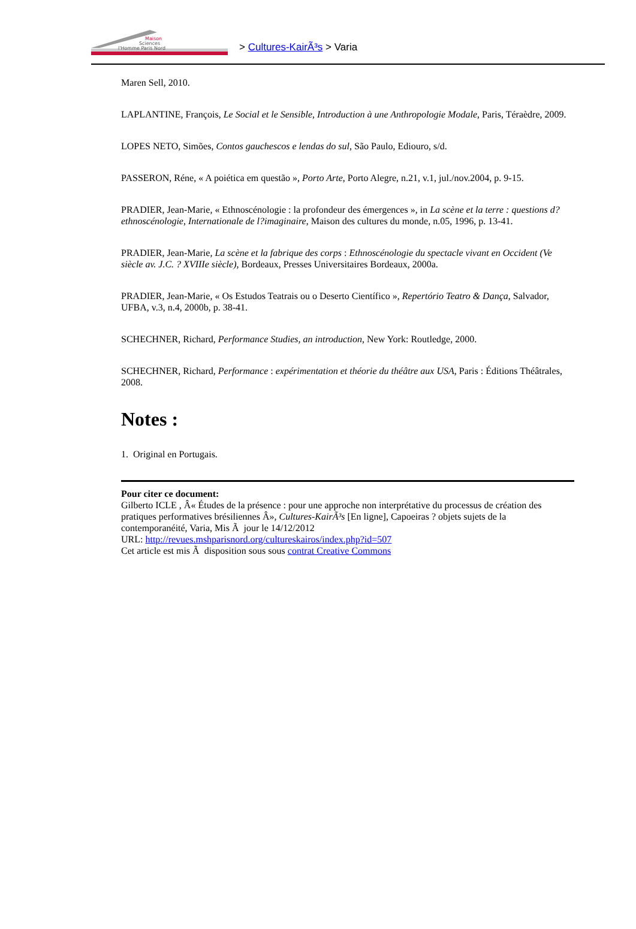Maison
Sciences
l'Homme Paris Nord
> Cultures-KairÃ³s > Varia
Maren Sell, 2010.
LAPLANTINE, François, Le Social et le Sensible, Introduction à une Anthropologie Modale, Paris, Téraèdre, 2009.
LOPES NETO, Simões, Contos gauchescos e lendas do sul, São Paulo, Ediouro, s/d.
PASSERON, Réne, « A poiética em questão », Porto Arte, Porto Alegre, n.21, v.1, jul./nov.2004, p. 9-15.
PRADIER, Jean-Marie, « Ethnoscénologie : la profondeur des émergences », in La scène et la terre : questions d?ethnoscénologie, Internationale de l?imaginaire, Maison des cultures du monde, n.05, 1996, p. 13-41.
PRADIER, Jean-Marie, La scène et la fabrique des corps : Ethnoscénologie du spectacle vivant en Occident (Ve siècle av. J.C. ? XVIIIe siècle), Bordeaux, Presses Universitaires Bordeaux, 2000a.
PRADIER, Jean-Marie, « Os Estudos Teatrais ou o Deserto Científico », Repertório Teatro & Dança, Salvador, UFBA, v.3, n.4, 2000b, p. 38-41.
SCHECHNER, Richard, Performance Studies, an introduction, New York: Routledge, 2000.
SCHECHNER, Richard, Performance : expérimentation et théorie du théâtre aux USA, Paris : Éditions Théâtrales, 2008.
Notes :
1. Original en Portugais.
Pour citer ce document:
Gilberto ICLE , Â« Études de la présence : pour une approche non interprétative du processus de création des pratiques performatives brésiliennes Â», Cultures-KairÃ³s [En ligne], Capoeiras ? objets sujets de la contemporanéité, Varia, Mis Ã jour le 14/12/2012
URL: http://revues.mshparisnord.org/cultureskairos/index.php?id=507
Cet article est mis Ã disposition sous sous contrat Creative Commons